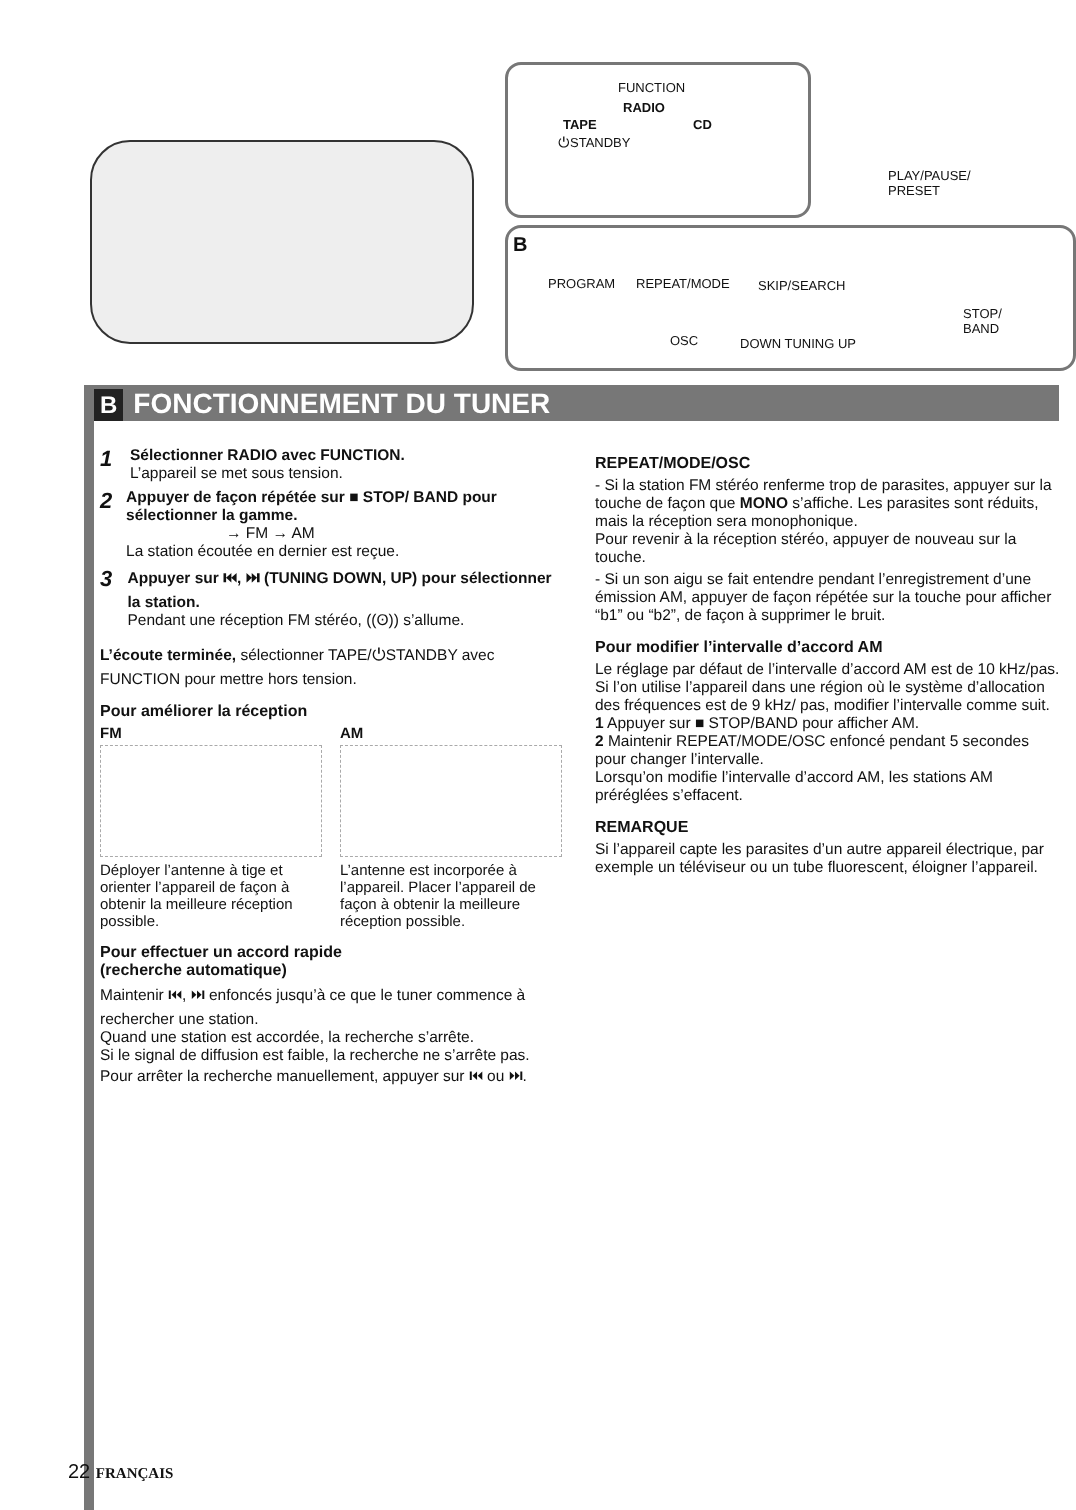FUNCTION
RADIO
TAPE CD
⏻STANDBY
B
PROGRAM REPEAT/MODE
OSC
SKIP/SEARCH
DOWN TUNING UP
STOP/
BAND
PLAY/PAUSE/
PRESET
B FONCTIONNEMENT DU TUNER
1
Sélectionner RADIO avec FUNCTION.
L’appareil se met sous tension.
2
Appuyer de façon répétée sur ■ STOP/ BAND pour sélectionner la gamme.
→ FM → AM
La station écoutée en dernier est reçue.
3
Appuyer sur ⏮, ⏭ (TUNING DOWN, UP) pour sélectionner la station.
Pendant une réception FM stéréo, ((ʘ)) s’allume.
L’écoute terminée, sélectionner TAPE/⏻STANDBY avec FUNCTION pour mettre hors tension.
Pour améliorer la réception
FM
Déployer l’antenne à tige et orienter l’appareil de façon à obtenir la meilleure réception possible.
AM
L’antenne est incorporée à l’appareil. Placer l’appareil de façon à obtenir la meilleure réception possible.
Pour effectuer un accord rapide
(recherche automatique)
Maintenir ⏮, ⏭ enfoncés jusqu’à ce que le tuner commence à rechercher une station.
Quand une station est accordée, la recherche s’arrête.
Si le signal de diffusion est faible, la recherche ne s’arrête pas. Pour arrêter la recherche manuellement, appuyer sur ⏮ ou ⏭.
REPEAT/MODE/OSC
- Si la station FM stéréo renferme trop de parasites, appuyer sur la touche de façon que MONO s’affiche. Les parasites sont réduits, mais la réception sera monophonique.
Pour revenir à la réception stéréo, appuyer de nouveau sur la touche.
- Si un son aigu se fait entendre pendant l’enregistrement d’une émission AM, appuyer de façon répétée sur la touche pour afficher “b1” ou “b2”, de façon à supprimer le bruit.
Pour modifier l’intervalle d’accord AM
Le réglage par défaut de l’intervalle d’accord AM est de 10 kHz/pas. Si l’on utilise l’appareil dans une région où le système d’allocation des fréquences est de 9 kHz/ pas, modifier l’intervalle comme suit.
1 Appuyer sur ■ STOP/BAND pour afficher AM.
2 Maintenir REPEAT/MODE/OSC enfoncé pendant 5 secondes pour changer l’intervalle.
Lorsqu’on modifie l’intervalle d’accord AM, les stations AM préréglées s’effacent.
REMARQUE
Si l’appareil capte les parasites d’un autre appareil électrique, par exemple un téléviseur ou un tube fluorescent, éloigner l’appareil.
22 FRANÇAIS